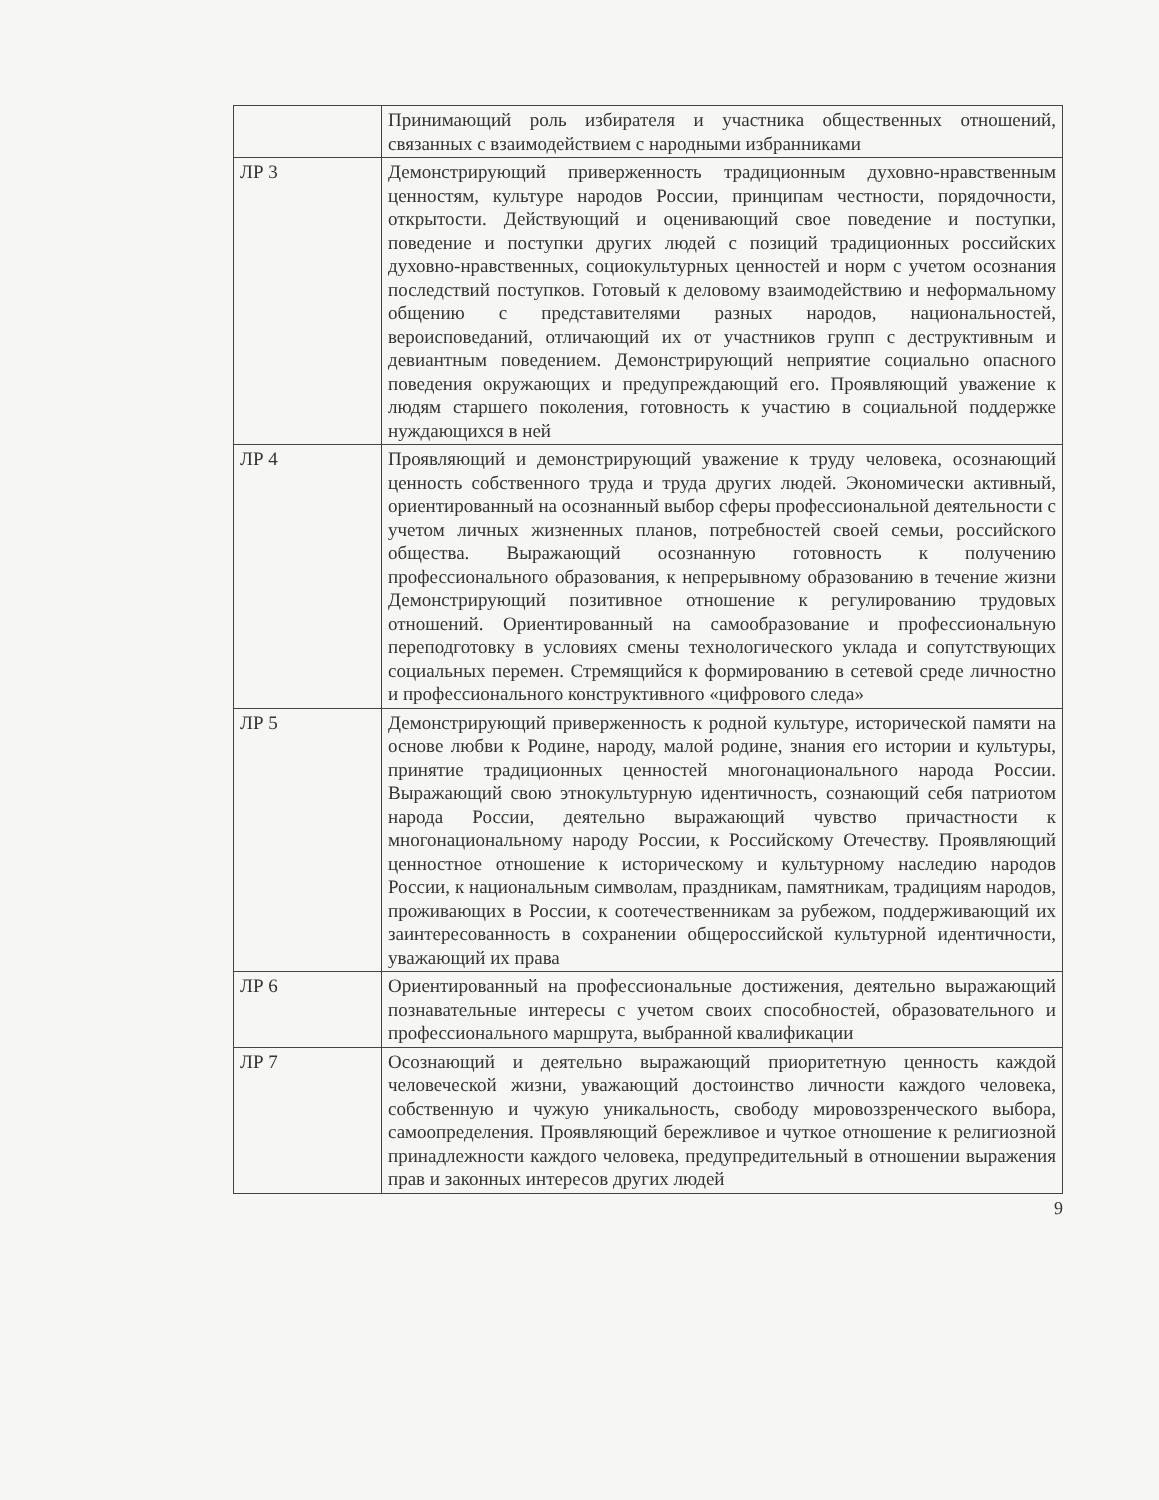| | Принимающий роль избирателя и участника общественных отношений, связанных с взаимодействием с народными избранниками |
| ЛР 3 | Демонстрирующий приверженность традиционным духовно-нравственным ценностям, культуре народов России, принципам честности, порядочности, открытости. Действующий и оценивающий свое поведение и поступки, поведение и поступки других людей с позиций традиционных российских духовно-нравственных, социокультурных ценностей и норм с учетом осознания последствий поступков. Готовый к деловому взаимодействию и неформальному общению с представителями разных народов, национальностей, вероисповеданий, отличающий их от участников групп с деструктивным и девиантным поведением. Демонстрирующий неприятие социально опасного поведения окружающих и предупреждающий его. Проявляющий уважение к людям старшего поколения, готовность к участию в социальной поддержке нуждающихся в ней |
| ЛР 4 | Проявляющий и демонстрирующий уважение к труду человека, осознающий ценность собственного труда и труда других людей. Экономически активный, ориентированный на осознанный выбор сферы профессиональной деятельности с учетом личных жизненных планов, потребностей своей семьи, российского общества. Выражающий осознанную готовность к получению профессионального образования, к непрерывному образованию в течение жизни Демонстрирующий позитивное отношение к регулированию трудовых отношений. Ориентированный на самообразование и профессиональную переподготовку в условиях смены технологического уклада и сопутствующих социальных перемен. Стремящийся к формированию в сетевой среде личностно и профессионального конструктивного «цифрового следа» |
| ЛР 5 | Демонстрирующий приверженность к родной культуре, исторической памяти на основе любви к Родине, народу, малой родине, знания его истории и культуры, принятие традиционных ценностей многонационального народа России. Выражающий свою этнокультурную идентичность, сознающий себя патриотом народа России, деятельно выражающий чувство причастности к многонациональному народу России, к Российскому Отечеству. Проявляющий ценностное отношение к историческому и культурному наследию народов России, к национальным символам, праздникам, памятникам, традициям народов, проживающих в России, к соотечественникам за рубежом, поддерживающий их заинтересованность в сохранении общероссийской культурной идентичности, уважающий их права |
| ЛР 6 | Ориентированный на профессиональные достижения, деятельно выражающий познавательные интересы с учетом своих способностей, образовательного и профессионального маршрута, выбранной квалификации |
| ЛР 7 | Осознающий и деятельно выражающий приоритетную ценность каждой человеческой жизни, уважающий достоинство личности каждого человека, собственную и чужую уникальность, свободу мировоззренческого выбора, самоопределения. Проявляющий бережливое и чуткое отношение к религиозной принадлежности каждого человека, предупредительный в отношении выражения прав и законных интересов других людей |
9